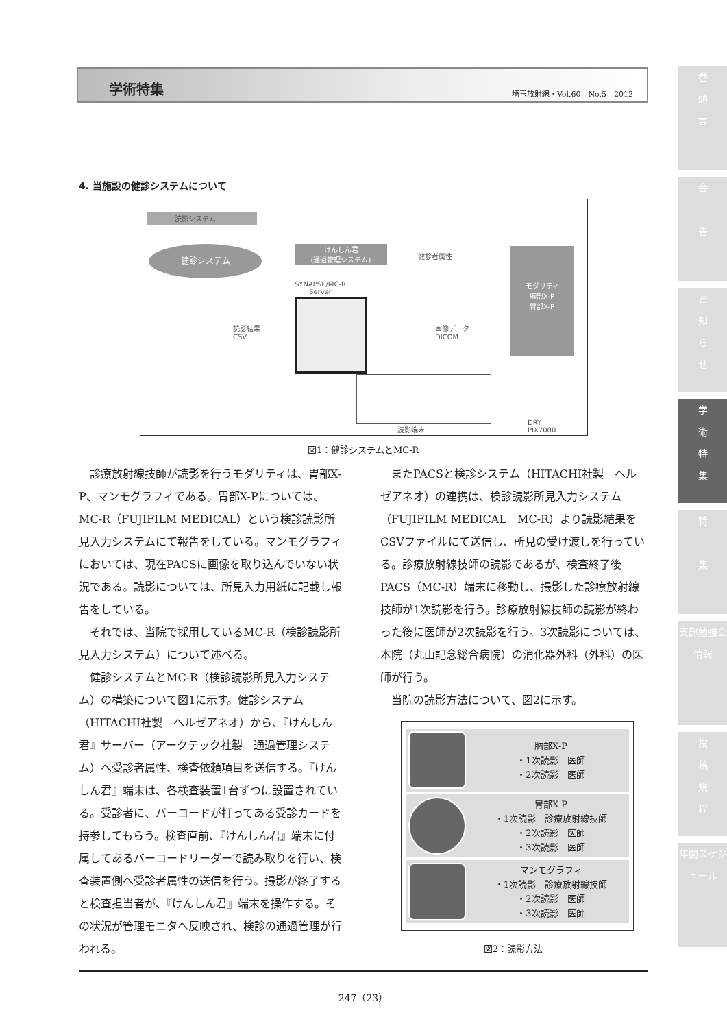学術特集 埼玉放射線・Vol.60　No.5　2012
巻
頭
言
会
告
お
知
ら
せ
学
術
特
集
特
集
支部勉強会情報
投
稿
規
程
年間スケジュール
4. 当施設の健診システムについて
読影システム
健診システム
けんしん君
(通過管理システム)
健診者属性
SYNAPSE/MC-R
Server
モダリティ
胸部X-P
胃部X-P
読影結果
CSV
画像データ
DICOM
読影端末
DRY
PIX7000
図1：健診システムとMC-R
診療放射線技師が読影を行うモダリティは、胃部X-P、マンモグラフィである。胃部X-Pについては、MC-R（FUJIFILM MEDICAL）という検診読影所見入力システムにて報告をしている。マンモグラフィにおいては、現在PACSに画像を取り込んでいない状況である。読影については、所見入力用紙に記載し報告をしている。
それでは、当院で採用しているMC-R（検診読影所見入力システム）について述べる。
健診システムとMC-R（検診読影所見入力システム）の構築について図1に示す。健診システム（HITACHI社製　ヘルゼアネオ）から、『けんしん君』サーバー（アークテック社製　通過管理システム）へ受診者属性、検査依頼項目を送信する。『けんしん君』端末は、各検査装置1台ずつに設置されている。受診者に、バーコードが打ってある受診カードを持参してもらう。検査直前、『けんしん君』端末に付属してあるバーコードリーダーで読み取りを行い、検査装置側へ受診者属性の送信を行う。撮影が終了すると検査担当者が、『けんしん君』端末を操作する。その状況が管理モニタへ反映され、検診の通過管理が行われる。
またPACSと検診システム（HITACHI社製　ヘルゼアネオ）の連携は、検診読影所見入力システム（FUJIFILM MEDICAL　MC-R）より読影結果をCSVファイルにて送信し、所見の受け渡しを行っている。診療放射線技師の読影であるが、検査終了後PACS（MC-R）端末に移動し、撮影した診療放射線技師が1次読影を行う。診療放射線技師の読影が終わった後に医師が2次読影を行う。3次読影については、本院（丸山記念総合病院）の消化器外科（外科）の医師が行う。
当院の読影方法について、図2に示す。
胸部X-P
・1次読影　医師
・2次読影　医師
胃部X-P
・1次読影　診療放射線技師
・2次読影　医師
・3次読影　医師
マンモグラフィ
・1次読影　診療放射線技師
・2次読影　医師
・3次読影　医師
図2：読影方法
247（23）